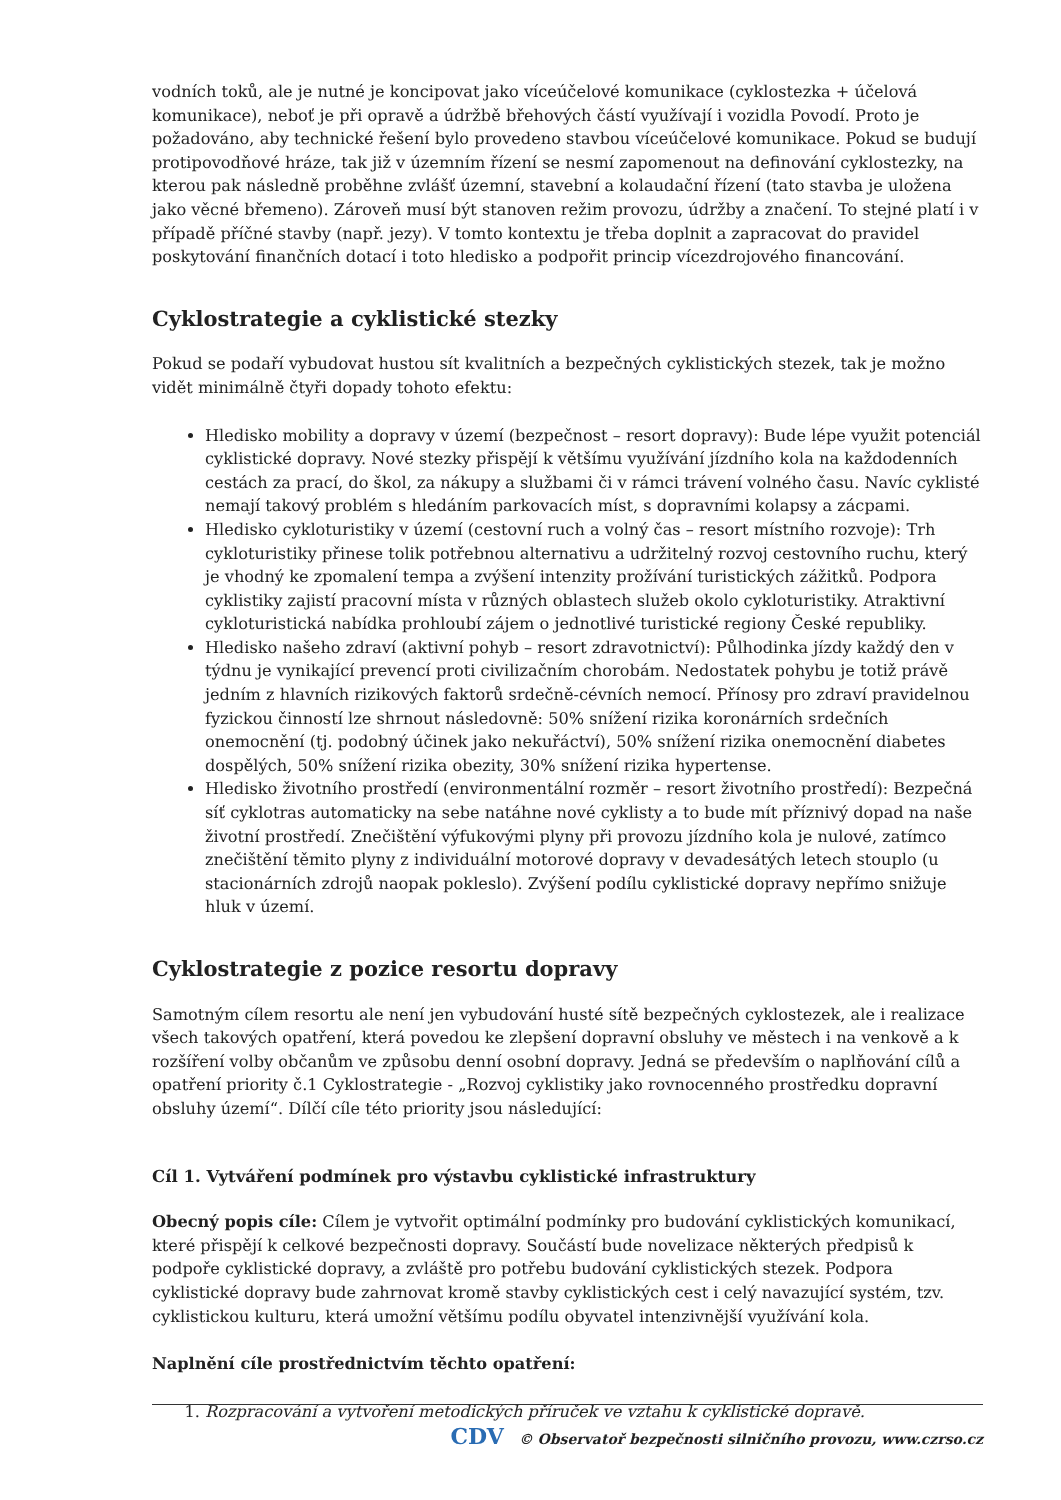vodních toků, ale je nutné je koncipovat jako víceúčelové komunikace (cyklostezka + účelová komunikace), neboť je při opravě a údržbě břehových částí využívají i vozidla Povodí. Proto je požadováno, aby technické řešení bylo provedeno stavbou víceúčelové komunikace. Pokud se budují protipovodňové hráze, tak již v územním řízení se nesmí zapomenout na definování cyklostezky, na kterou pak následně proběhne zvlášť územní, stavební a kolaudační řízení (tato stavba je uložena jako věcné břemeno). Zároveň musí být stanoven režim provozu, údržby a značení. To stejné platí i v případě příčné stavby (např. jezy). V tomto kontextu je třeba doplnit a zapracovat do pravidel poskytování finančních dotací i toto hledisko a podpořit princip vícezdrojového financování.
Cyklostrategie a cyklistické stezky
Pokud se podaří vybudovat hustou sít kvalitních a bezpečných cyklistických stezek, tak je možno vidět minimálně čtyři dopady tohoto efektu:
Hledisko mobility a dopravy v území (bezpečnost – resort dopravy): Bude lépe využit potenciál cyklistické dopravy. Nové stezky přispějí k většímu využívání jízdního kola na každodenních cestách za prací, do škol, za nákupy a službami či v rámci trávení volného času. Navíc cyklisté nemají takový problém s hledáním parkovacích míst, s dopravními kolapsy a zácpami.
Hledisko cykloturistiky v území (cestovní ruch a volný čas – resort místního rozvoje): Trh cykloturistiky přinese tolik potřebnou alternativu a udržitelný rozvoj cestovního ruchu, který je vhodný ke zpomalení tempa a zvýšení intenzity prožívání turistických zážitků. Podpora cyklistiky zajistí pracovní místa v různých oblastech služeb okolo cykloturistiky. Atraktivní cykloturistická nabídka prohloubí zájem o jednotlivé turistické regiony České republiky.
Hledisko našeho zdraví (aktivní pohyb – resort zdravotnictví): Půlhodinka jízdy každý den v týdnu je vynikající prevencí proti civilizačním chorobám. Nedostatek pohybu je totiž právě jedním z hlavních rizikových faktorů srdečně-cévních nemocí. Přínosy pro zdraví pravidelnou fyzickou činností lze shrnout následovně: 50% snížení rizika koronárních srdečních onemocnění (tj. podobný účinek jako nekuřáctví), 50% snížení rizika onemocnění diabetes dospělých, 50% snížení rizika obezity, 30% snížení rizika hypertense.
Hledisko životního prostředí (environmentální rozměr – resort životního prostředí): Bezpečná síť cyklotras automaticky na sebe natáhne nové cyklisty a to bude mít příznivý dopad na naše životní prostředí. Znečištění výfukovými plyny při provozu jízdního kola je nulové, zatímco znečištění těmito plyny z individuální motorové dopravy v devadesátých letech stouplo (u stacionárních zdrojů naopak pokleslo). Zvýšení podílu cyklistické dopravy nepřímo snižuje hluk v území.
Cyklostrategie z pozice resortu dopravy
Samotným cílem resortu ale není jen vybudování husté sítě bezpečných cyklostezek, ale i realizace všech takových opatření, která povedou ke zlepšení dopravní obsluhy ve městech i na venkově a k rozšíření volby občanům ve způsobu denní osobní dopravy. Jedná se především o naplňování cílů a opatření priority č.1 Cyklostrategie - „Rozvoj cyklistiky jako rovnocenného prostředku dopravní obsluhy území“. Dílčí cíle této priority jsou následující:
Cíl 1. Vytváření podmínek pro výstavbu cyklistické infrastruktury
Obecný popis cíle: Cílem je vytvořit optimální podmínky pro budování cyklistických komunikací, které přispějí k celkové bezpečnosti dopravy. Součástí bude novelizace některých předpisů k podpoře cyklistické dopravy, a zvláště pro potřebu budování cyklistických stezek. Podpora cyklistické dopravy bude zahrnovat kromě stavby cyklistických cest i celý navazující systém, tzv. cyklistickou kulturu, která umožní většímu podílu obyvatel intenzivnější využívání kola.
Naplnění cíle prostřednictvím těchto opatření:
1. Rozpracování a vytvoření metodických příruček ve vztahu k cyklistické dopravě.
CDV © Observatoř bezpečnosti silničního provozu, www.czrso.cz